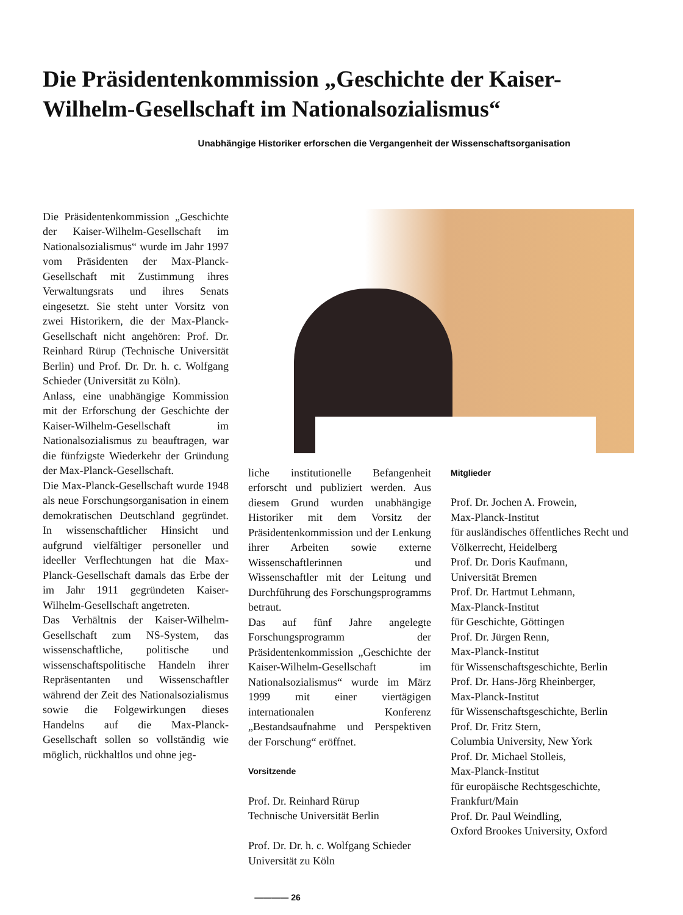Die Präsidentenkommission „Geschichte der Kaiser-Wilhelm-Gesellschaft im Nationalsozialismus“
Unabhängige Historiker erforschen die Vergangenheit der Wissenschaftsorganisation
Die Präsidentenkommission „Geschichte der Kaiser-Wilhelm-Gesellschaft im Nationalsozialismus“ wurde im Jahr 1997 vom Präsidenten der Max-Planck-Gesellschaft mit Zustimmung ihres Verwaltungsrats und ihres Senats eingesetzt. Sie steht unter Vorsitz von zwei Historikern, die der Max-Planck-Gesellschaft nicht angehören: Prof. Dr. Reinhard Rürup (Technische Universität Berlin) und Prof. Dr. Dr. h. c. Wolfgang Schieder (Universität zu Köln).
Anlass, eine unabhängige Kommission mit der Erforschung der Geschichte der Kaiser-Wilhelm-Gesellschaft im Nationalsozialismus zu beauftragen, war die fünfzigste Wiederkehr der Gründung der Max-Planck-Gesellschaft.
Die Max-Planck-Gesellschaft wurde 1948 als neue Forschungsorganisation in einem demokratischen Deutschland gegründet. In wissenschaftlicher Hinsicht und aufgrund vielfältiger personeller und ideeller Verflechtungen hat die Max-Planck-Gesellschaft damals das Erbe der im Jahr 1911 gegründeten Kaiser-Wilhelm-Gesellschaft angetreten.
Das Verhältnis der Kaiser-Wilhelm-Gesellschaft zum NS-System, das wissenschaftliche, politische und wissenschaftspolitische Handeln ihrer Repräsentanten und Wissenschaftler während der Zeit des Nationalsozialismus sowie die Folgewirkungen dieses Handelns auf die Max-Planck-Gesellschaft sollen so vollständig wie möglich, rückhaltlos und ohne jeg-
liche institutionelle Befangenheit erforscht und publiziert werden. Aus diesem Grund wurden unabhängige Historiker mit dem Vorsitz der Präsidentenkommission und der Lenkung ihrer Arbeiten sowie externe Wissenschaftlerinnen und Wissenschaftler mit der Leitung und Durchführung des Forschungsprogramms betraut.
Das auf fünf Jahre angelegte Forschungsprogramm der Präsidentenkommission „Geschichte der Kaiser-Wilhelm-Gesellschaft im Nationalsozialismus“ wurde im März 1999 mit einer viertägigen internationalen Konferenz „Bestandsaufnahme und Perspektiven der Forschung“ eröffnet.
Vorsitzende
Prof. Dr. Reinhard Rürup
Technische Universität Berlin
Prof. Dr. Dr. h. c. Wolfgang Schieder
Universität zu Köln
Mitglieder
Prof. Dr. Jochen A. Frowein,
Max-Planck-Institut
für ausländisches öffentliches Recht und Völkerrecht, Heidelberg
Prof. Dr. Doris Kaufmann,
Universität Bremen
Prof. Dr. Hartmut Lehmann,
Max-Planck-Institut
für Geschichte, Göttingen
Prof. Dr. Jürgen Renn,
Max-Planck-Institut
für Wissenschaftsgeschichte, Berlin
Prof. Dr. Hans-Jörg Rheinberger,
Max-Planck-Institut
für Wissenschaftsgeschichte, Berlin
Prof. Dr. Fritz Stern,
Columbia University, New York
Prof. Dr. Michael Stolleis,
Max-Planck-Institut
für europäische Rechtsgeschichte, Frankfurt/Main
Prof. Dr. Paul Weindling,
Oxford Brookes University, Oxford
———— 26